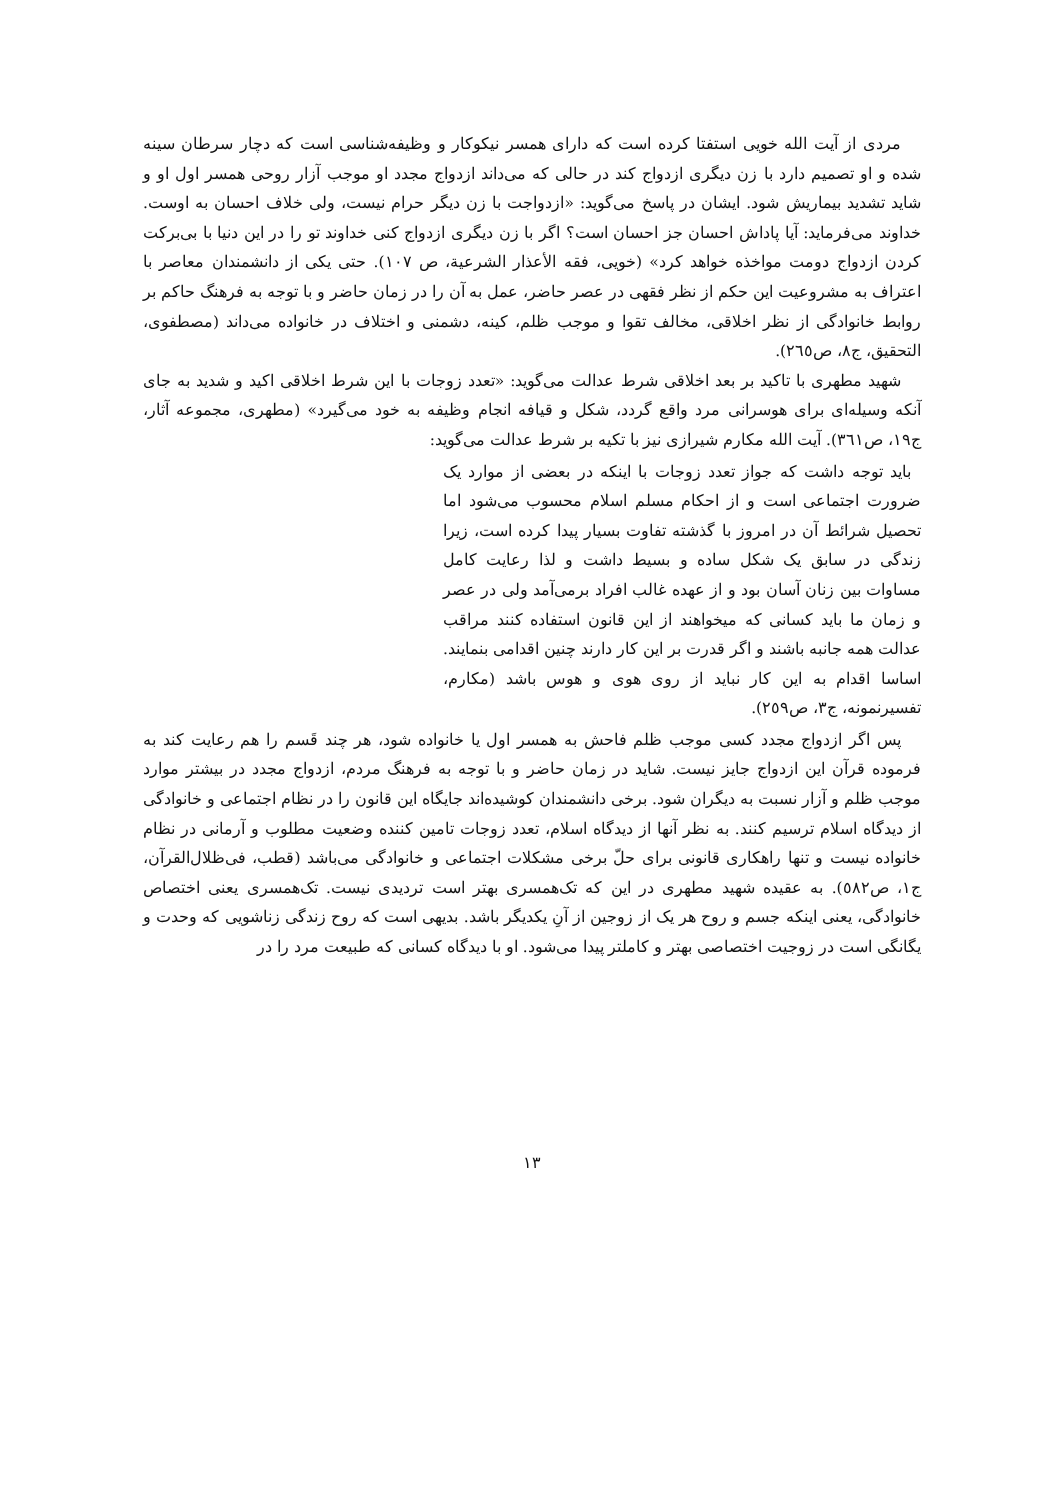مردی از آیت الله خویی استفتا کرده است که دارای همسر نیکوکار و وظیفه‌شناسی است که دچار سرطان سینه شده و او تصمیم دارد با زن دیگری ازدواج کند در حالی که می‌داند ازدواج مجدد او موجب آزار روحی همسر اول او و شاید تشدید بیماریش شود. ایشان در پاسخ می‌گوید: «ازدواجت با زن دیگر حرام نیست، ولی خلاف احسان به اوست. خداوند می‌فرماید: آیا پاداش احسان جز احسان است؟ اگر با زن دیگری ازدواج کنی خداوند تو را در این دنیا با بی‌برکت کردن ازدواج دومت مواخذه خواهد کرد» (خویی، فقه الأعذار الشرعیة، ص ۱۰۷). حتی یکی از دانشمندان معاصر با اعتراف به مشروعیت این حکم از نظر فقهی در عصر حاضر، عمل به آن را در زمان حاضر و با توجه به فرهنگ حاکم بر روابط خانوادگی از نظر اخلاقی، مخالف تقوا و موجب ظلم، کینه، دشمنی و اختلاف در خانواده می‌داند (مصطفوی، التحقیق، ج۸، ص۲٦٥).
شهید مطهری با تاکید بر بعد اخلاقی شرط عدالت می‌گوید: «تعدد زوجات با این شرط اخلاقی اکید و شدید به جای آنکه وسیله‌ای برای هوسرانی مرد واقع گردد، شکل و قیافه انجام وظیفه به خود می‌گیرد» (مطهری، مجموعه آثار، ج۱۹، ص۳٦۱). آیت الله مکارم شیرازی نیز با تکیه بر شرط عدالت می‌گوید:
باید توجه داشت که جواز تعدد زوجات با اینکه در بعضی از موارد یک ضرورت اجتماعی است و از احکام مسلم اسلام محسوب می‌شود اما تحصیل شرائط آن در امروز با گذشته تفاوت بسیار پیدا کرده است، زیرا زندگی در سابق یک شکل ساده و بسیط داشت و لذا رعایت کامل مساوات بین زنان آسان بود و از عهده غالب افراد برمی‌آمد ولی در عصر و زمان ما باید کسانی که میخواهند از این قانون استفاده کنند مراقب عدالت همه جانبه باشند و اگر قدرت بر این کار دارند چنین اقدامی بنمایند. اساسا اقدام به این کار نباید از روی هوی و هوس باشد (مکارم، تفسیرنمونه، ج۳، ص۲٥۹).
پس اگر ازدواج مجدد کسی موجب ظلم فاحش به همسر اول یا خانواده شود، هر چند قَسم را هم رعایت کند به فرموده قرآن این ازدواج جایز نیست. شاید در زمان حاضر و با توجه به فرهنگ مردم، ازدواج مجدد در بیشتر موارد موجب ظلم و آزار نسبت به دیگران شود. برخی دانشمندان کوشیده‌اند جایگاه این قانون را در نظام اجتماعی و خانوادگی از دیدگاه اسلام ترسیم کنند. به نظر آنها از دیدگاه اسلام، تعدد زوجات تامین کننده وضعیت مطلوب و آرمانی در نظام خانواده نیست و تنها راهکاری قانونی برای حلّ برخی مشکلات اجتماعی و خانوادگی می‌باشد (قطب، فی‌ظلال‌القرآن، ج۱، ص٥۸۲). به عقیده شهید مطهری در این که تک‌همسری بهتر است تردیدی نیست. تک‌همسری یعنی اختصاص خانوادگی، یعنی اینکه جسم و روح هر یک از زوجین از آنِ یکدیگر باشد. بدیهی است که روح زندگی زناشویی که وحدت و یگانگی است در زوجیت اختصاصی بهتر و کاملتر پیدا می‌شود. او با دیدگاه کسانی که طبیعت مرد را در
۱۳